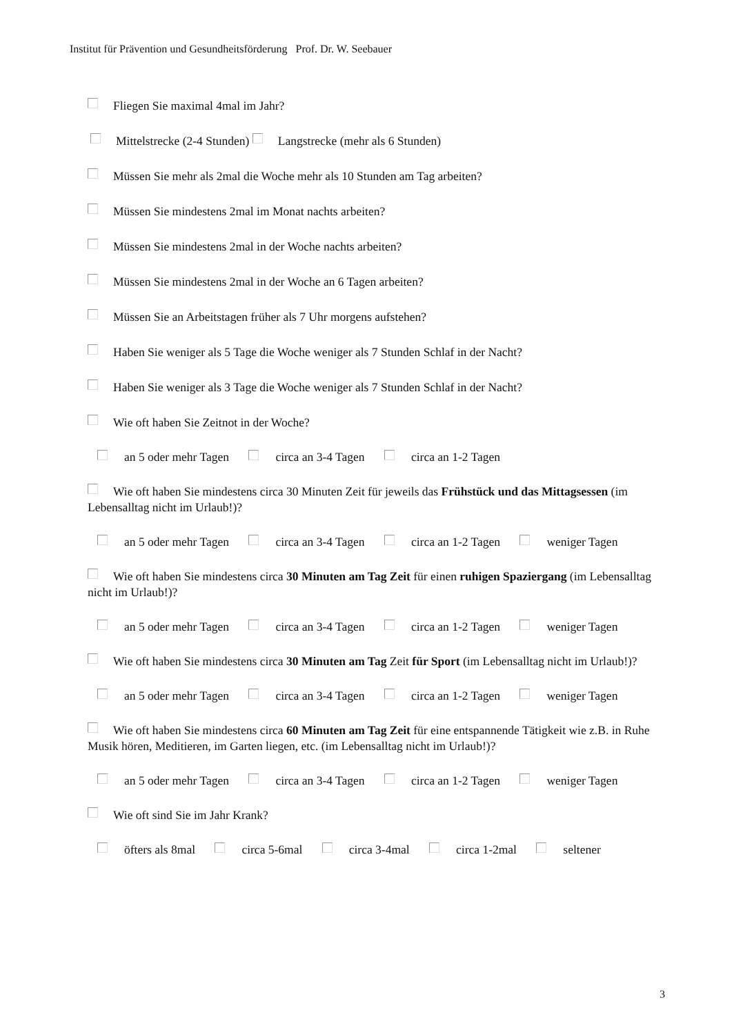Institut für Prävention und Gesundheitsförderung Prof. Dr. W. Seebauer
Fliegen Sie maximal 4mal im Jahr?
Mittelstrecke (2-4 Stunden) Langstrecke (mehr als 6 Stunden)
Müssen Sie mehr als 2mal die Woche mehr als 10 Stunden am Tag arbeiten?
Müssen Sie mindestens 2mal im Monat nachts arbeiten?
Müssen Sie mindestens 2mal in der Woche nachts arbeiten?
Müssen Sie mindestens 2mal in der Woche an 6 Tagen arbeiten?
Müssen Sie an Arbeitstagen früher als 7 Uhr morgens aufstehen?
Haben Sie weniger als 5 Tage die Woche weniger als 7 Stunden Schlaf in der Nacht?
Haben Sie weniger als 3 Tage die Woche weniger als 7 Stunden Schlaf in der Nacht?
Wie oft haben Sie Zeitnot in der Woche?
an 5 oder mehr Tagen circa an 3-4 Tagen circa an 1-2 Tagen
Wie oft haben Sie mindestens circa 30 Minuten Zeit für jeweils das Frühstück und das Mittagsessen (im Lebensalltag nicht im Urlaub!)?
an 5 oder mehr Tagen circa an 3-4 Tagen circa an 1-2 Tagen weniger Tagen
Wie oft haben Sie mindestens circa 30 Minuten am Tag Zeit für einen ruhigen Spaziergang (im Lebensalltag nicht im Urlaub!)?
an 5 oder mehr Tagen circa an 3-4 Tagen circa an 1-2 Tagen weniger Tagen
Wie oft haben Sie mindestens circa 30 Minuten am Tag Zeit für Sport (im Lebensalltag nicht im Urlaub!)?
an 5 oder mehr Tagen circa an 3-4 Tagen circa an 1-2 Tagen weniger Tagen
Wie oft haben Sie mindestens circa 60 Minuten am Tag Zeit für eine entspannende Tätigkeit wie z.B. in Ruhe Musik hören, Meditieren, im Garten liegen, etc. (im Lebensalltag nicht im Urlaub!)?
an 5 oder mehr Tagen circa an 3-4 Tagen circa an 1-2 Tagen weniger Tagen
Wie oft sind Sie im Jahr Krank?
öfters als 8mal circa 5-6mal circa 3-4mal circa 1-2mal seltener
3